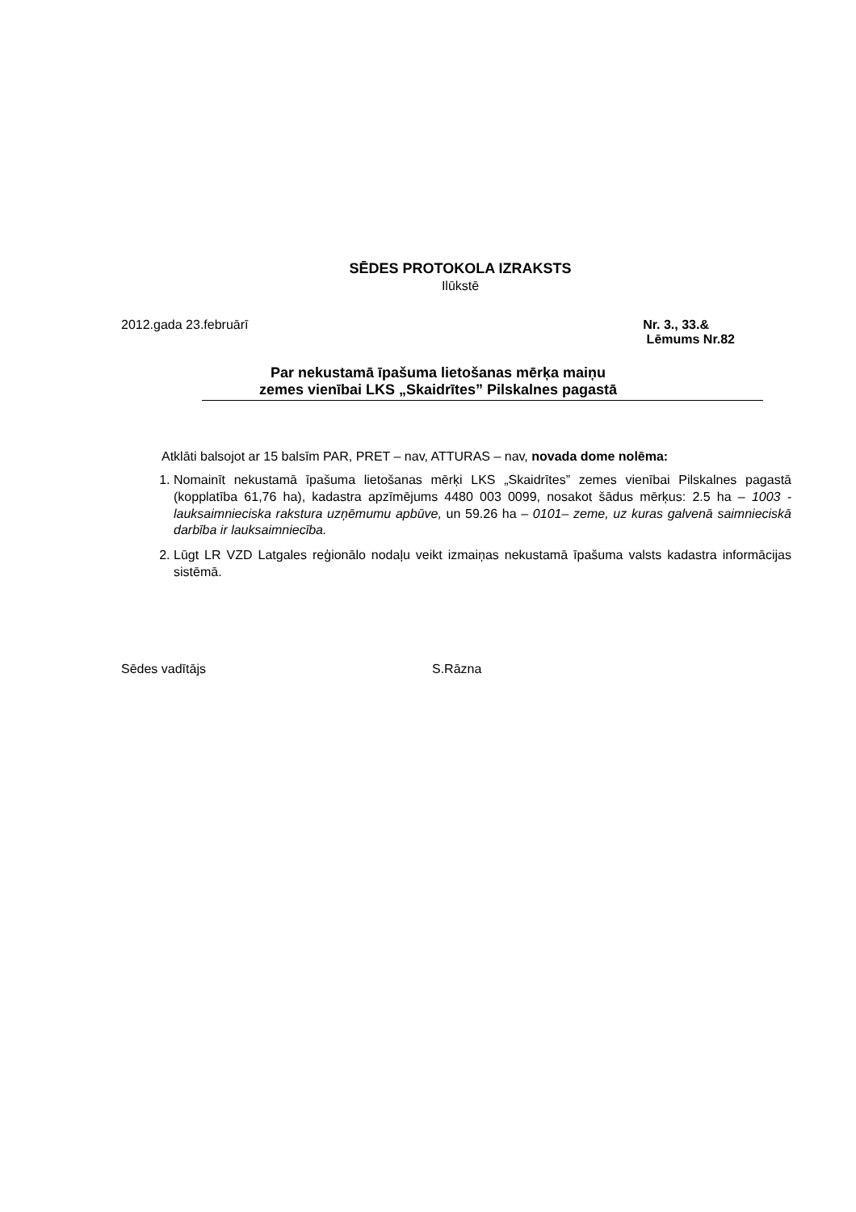SĒDES PROTOKOLA IZRAKSTS
Ilūkstē
2012.gada 23.februārī Nr. 3., 33.&
Lēmums Nr.82
Par nekustamā īpašuma lietošanas mērķa maiņu
zemes vienībai LKS „Skaidrītes” Pilskalnes pagastā
Atklāti balsojot ar 15 balsīm PAR, PRET – nav, ATTURAS – nav, novada dome nolēma:
1. Nomainīt nekustamā īpašuma lietošanas mērķi LKS „Skaidrītes” zemes vienībai Pilskalnes pagastā (kopplatība 61,76 ha), kadastra apzīmējums 4480 003 0099, nosakot šādus mērķus: 2.5 ha – 1003 - lauksaimnieciska rakstura uzņēmumu apbūve, un 59.26 ha – 0101– zeme, uz kuras galvenā saimnieciskā darbība ir lauksaimniecība.
2. Lūgt LR VZD Latgales reģionālo nodaļu veikt izmaiņas nekustamā īpašuma valsts kadastra informācijas sistēmā.
Sēdes vadītājs S.Rāzna